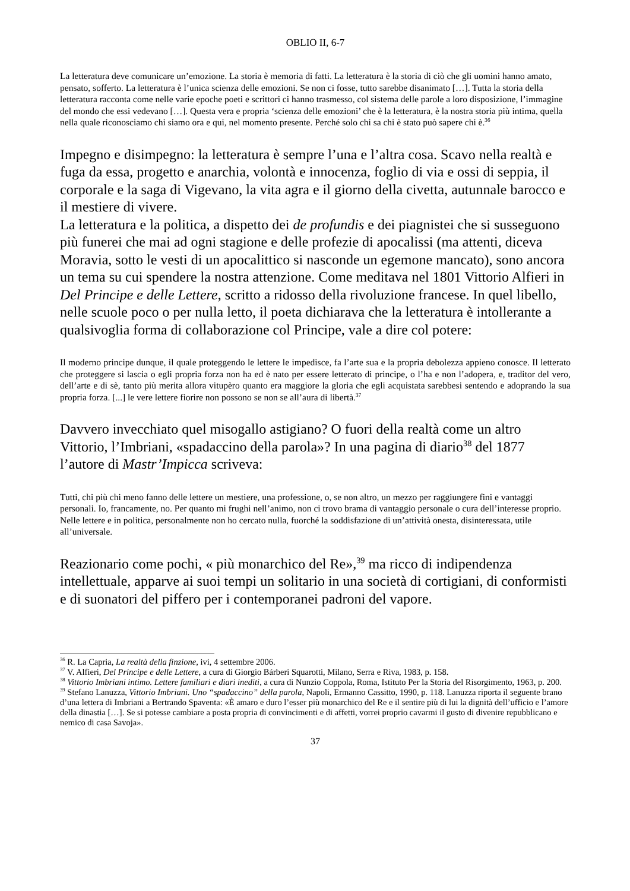OBLIO II, 6-7
La letteratura deve comunicare un’emozione. La storia è memoria di fatti. La letteratura è la storia di ciò che gli uomini hanno amato, pensato, sofferto. La letteratura è l’unica scienza delle emozioni. Se non ci fosse, tutto sarebbe disanimato […]. Tutta la storia della letteratura racconta come nelle varie epoche poeti e scrittori ci hanno trasmesso, col sistema delle parole a loro disposizione, l’immagine del mondo che essi vedevano […]. Questa vera e propria ‘scienza delle emozioni’ che è la letteratura, è la nostra storia più intima, quella nella quale riconosciamo chi siamo ora e qui, nel momento presente. Perché solo chi sa chi è stato può sapere chi è.<sup>36</sup>
Impegno e disimpegno: la letteratura è sempre l’una e l’altra cosa. Scavo nella realtà e fuga da essa, progetto e anarchia, volontà e innocenza, foglio di via e ossi di seppia, il corporale e la saga di Vigevano, la vita agra e il giorno della civetta, autunnale barocco e il mestiere di vivere.
La letteratura e la politica, a dispetto dei de profundis e dei piagnistei che si susseguono più funerei che mai ad ogni stagione e delle profezie di apocalissi (ma attenti, diceva Moravia, sotto le vesti di un apocalittico si nasconde un egemone mancato), sono ancora un tema su cui spendere la nostra attenzione. Come meditava nel 1801 Vittorio Alfieri in Del Principe e delle Lettere, scritto a ridosso della rivoluzione francese. In quel libello, nelle scuole poco o per nulla letto, il poeta dichiarava che la letteratura è intollerante a qualsivoglia forma di collaborazione col Principe, vale a dire col potere:
Il moderno principe dunque, il quale proteggendo le lettere le impedisce, fa l’arte sua e la propria debolezza appieno conosce. Il letterato che proteggere si lascia o egli propria forza non ha ed è nato per essere letterato di principe, o l’ha e non l’adopera, e, traditor del vero, dell’arte e di sè, tanto più merita allora vitupèro quanto era maggiore la gloria che egli acquistata sarebbesi sentendo e adoprando la sua propria forza. [...] le vere lettere fiorire non possono se non se all’aura di libertà.<sup>37</sup>
Davvero invecchiato quel misogallo astigiano? O fuori della realtà come un altro Vittorio, l’Imbriani, «spadaccino della parola»? In una pagina di diario<sup>38</sup> del 1877 l’autore di Mastr’Impicca scriveva:
Tutti, chi più chi meno fanno delle lettere un mestiere, una professione, o, se non altro, un mezzo per raggiungere fini e vantaggi personali. Io, francamente, no. Per quanto mi frughi nell’animo, non ci trovo brama di vantaggio personale o cura dell’interesse proprio. Nelle lettere e in politica, personalmente non ho cercato nulla, fuorché la soddisfazione di un’attività onesta, disinteressata, utile all’universale.
Reazionario come pochi, « più monarchico del Re»,<sup>39</sup> ma ricco di indipendenza intellettuale, apparve ai suoi tempi un solitario in una società di cortigiani, di conformisti e di suonatori del piffero per i contemporanei padroni del vapore.
<sup>36</sup> R. La Capria, La realtà della finzione, ivi, 4 settembre 2006.
<sup>37</sup> V. Alfieri, Del Principe e delle Lettere, a cura di Giorgio Bárberi Squarotti, Milano, Serra e Riva, 1983, p. 158.
<sup>38</sup> Vittorio Imbriani intimo. Lettere familiari e diari inediti, a cura di Nunzio Coppola, Roma, Istituto Per la Storia del Risorgimento, 1963, p. 200.
<sup>39</sup> Stefano Lanuzza, Vittorio Imbriani. Uno “spadaccino” della parola, Napoli, Ermanno Cassitto, 1990, p. 118. Lanuzza riporta il seguente brano d’una lettera di Imbriani a Bertrando Spaventa: «È amaro e duro l’esser più monarchico del Re e il sentire più di lui la dignità dell’ufficio e l’amore della dinastia […]. Se si potesse cambiare a posta propria di convincimenti e di affetti, vorrei proprio cavarmi il gusto di divenire repubblicano e nemico di casa Savoja».
37